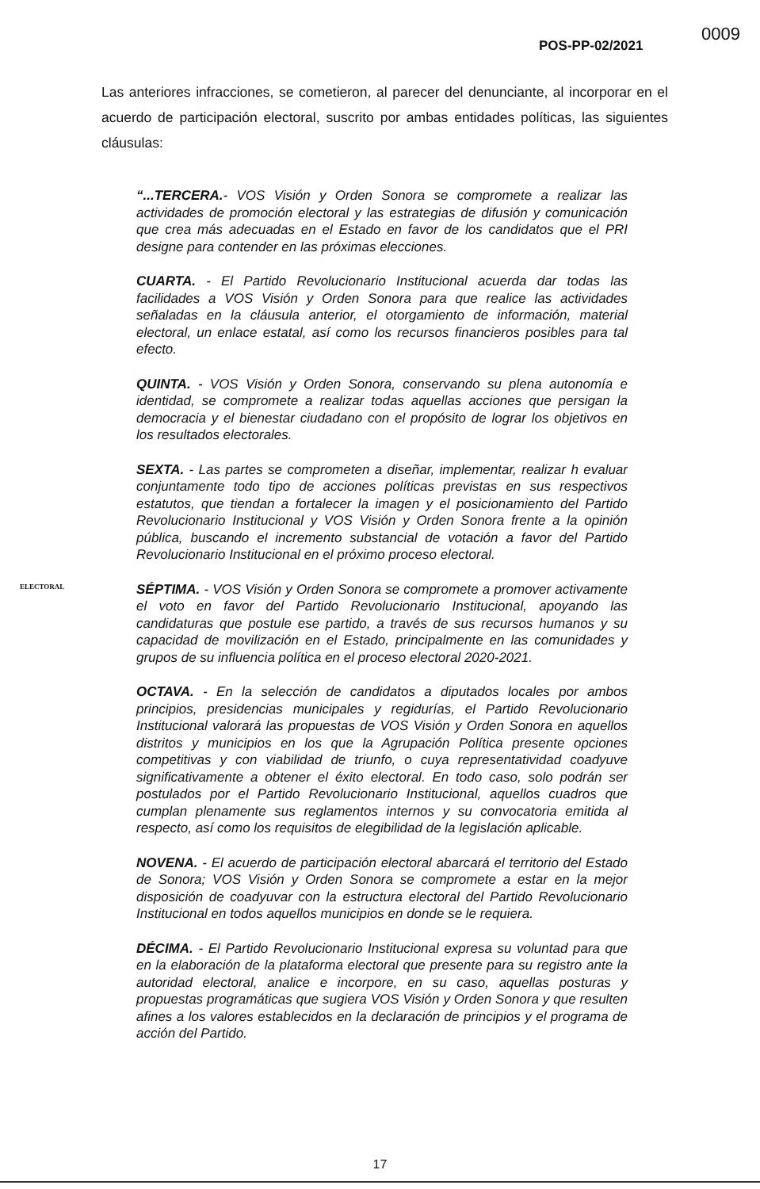0009
POS-PP-02/2021
Las anteriores infracciones, se cometieron, al parecer del denunciante, al incorporar en el acuerdo de participación electoral, suscrito por ambas entidades políticas, las siguientes cláusulas:
“...TERCERA.- VOS Visión y Orden Sonora se compromete a realizar las actividades de promoción electoral y las estrategias de difusión y comunicación que crea más adecuadas en el Estado en favor de los candidatos que el PRI designe para contender en las próximas elecciones.
CUARTA. - El Partido Revolucionario Institucional acuerda dar todas las facilidades a VOS Visión y Orden Sonora para que realice las actividades señaladas en la cláusula anterior, el otorgamiento de información, material electoral, un enlace estatal, así como los recursos financieros posibles para tal efecto.
QUINTA. - VOS Visión y Orden Sonora, conservando su plena autonomía e identidad, se compromete a realizar todas aquellas acciones que persigan la democracia y el bienestar ciudadano con el propósito de lograr los objetivos en los resultados electorales.
SEXTA. - Las partes se comprometen a diseñar, implementar, realizar h evaluar conjuntamente todo tipo de acciones políticas previstas en sus respectivos estatutos, que tiendan a fortalecer la imagen y el posicionamiento del Partido Revolucionario Institucional y VOS Visión y Orden Sonora frente a la opinión pública, buscando el incremento substancial de votación a favor del Partido Revolucionario Institucional en el próximo proceso electoral.
SÉPTIMA. - VOS Visión y Orden Sonora se compromete a promover activamente el voto en favor del Partido Revolucionario Institucional, apoyando las candidaturas que postule ese partido, a través de sus recursos humanos y su capacidad de movilización en el Estado, principalmente en las comunidades y grupos de su influencia política en el proceso electoral 2020-2021.
OCTAVA. - En la selección de candidatos a diputados locales por ambos principios, presidencias municipales y regidurías, el Partido Revolucionario Institucional valorará las propuestas de VOS Visión y Orden Sonora en aquellos distritos y municipios en los que la Agrupación Política presente opciones competitivas y con viabilidad de triunfo, o cuya representatividad coadyuve significativamente a obtener el éxito electoral. En todo caso, solo podrán ser postulados por el Partido Revolucionario Institucional, aquellos cuadros que cumplan plenamente sus reglamentos internos y su convocatoria emitida al respecto, así como los requisitos de elegibilidad de la legislación aplicable.
NOVENA. - El acuerdo de participación electoral abarcará el territorio del Estado de Sonora; VOS Visión y Orden Sonora se compromete a estar en la mejor disposición de coadyuvar con la estructura electoral del Partido Revolucionario Institucional en todos aquellos municipios en donde se le requiera.
DÉCIMA. - El Partido Revolucionario Institucional expresa su voluntad para que en la elaboración de la plataforma electoral que presente para su registro ante la autoridad electoral, analice e incorpore, en su caso, aquellas posturas y propuestas programáticas que sugiera VOS Visión y Orden Sonora y que resulten afines a los valores establecidos en la declaración de principios y el programa de acción del Partido.
ELECTORAL
17